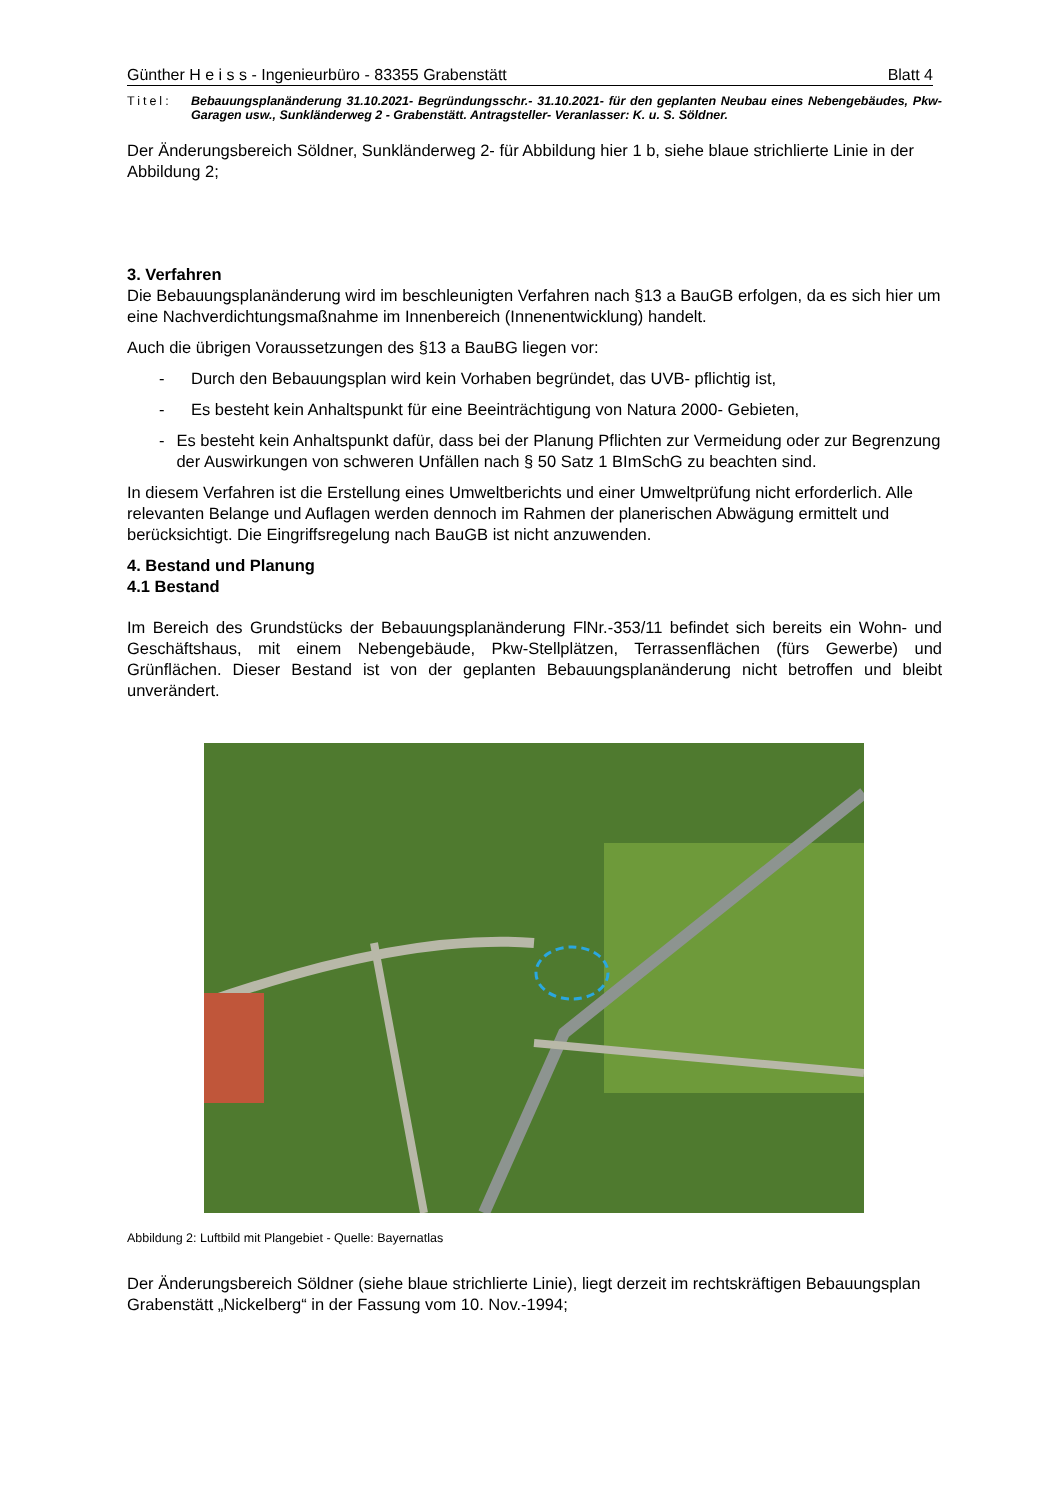Günther H e i s s - Ingenieurbüro - 83355 Grabenstätt Blatt 4
Titel: Bebauungsplanänderung 31.10.2021- Begründungsschr.- 31.10.2021- für den geplanten Neubau eines Nebengebäudes, Pkw- Garagen usw., Sunkländerweg 2 - Grabenstätt. Antragsteller- Veranlasser: K. u. S. Söldner.
Der Änderungsbereich Söldner, Sunkländerweg 2- für Abbildung hier 1 b, siehe blaue strichlierte Linie in der Abbildung 2;
3. Verfahren
Die Bebauungsplanänderung wird im beschleunigten Verfahren nach §13 a BauGB erfolgen, da es sich hier um eine Nachverdichtungsmaßnahme im Innenbereich (Innenentwicklung) handelt.
Auch die übrigen Voraussetzungen des §13 a BauBG liegen vor:
- Durch den Bebauungsplan wird kein Vorhaben begründet, das UVB- pflichtig ist,
- Es besteht kein Anhaltspunkt für eine Beeinträchtigung von Natura 2000- Gebieten,
- Es besteht kein Anhaltspunkt dafür, dass bei der Planung Pflichten zur Vermeidung oder zur Begrenzung der Auswirkungen von schweren Unfällen nach § 50 Satz 1 BImSchG zu beachten sind.
In diesem Verfahren ist die Erstellung eines Umweltberichts und einer Umweltprüfung nicht erforderlich. Alle relevanten Belange und Auflagen werden dennoch im Rahmen der planerischen Abwägung ermittelt und berücksichtigt. Die Eingriffsregelung nach BauGB ist nicht anzuwenden.
4. Bestand und Planung
4.1 Bestand
Im Bereich des Grundstücks der Bebauungsplanänderung FlNr.-353/11 befindet sich bereits ein Wohn- und Geschäftshaus, mit einem Nebengebäude, Pkw-Stellplätzen, Terrassenflächen (fürs Gewerbe) und Grünflächen. Dieser Bestand ist von der geplanten Bebauungsplanänderung nicht betroffen und bleibt unverändert.
Abbildung 2: Luftbild mit Plangebiet - Quelle: Bayernatlas
Der Änderungsbereich Söldner (siehe blaue strichlierte Linie), liegt derzeit im rechtskräftigen Bebauungsplan Grabenstätt „Nickelberg“ in der Fassung vom 10. Nov.-1994;